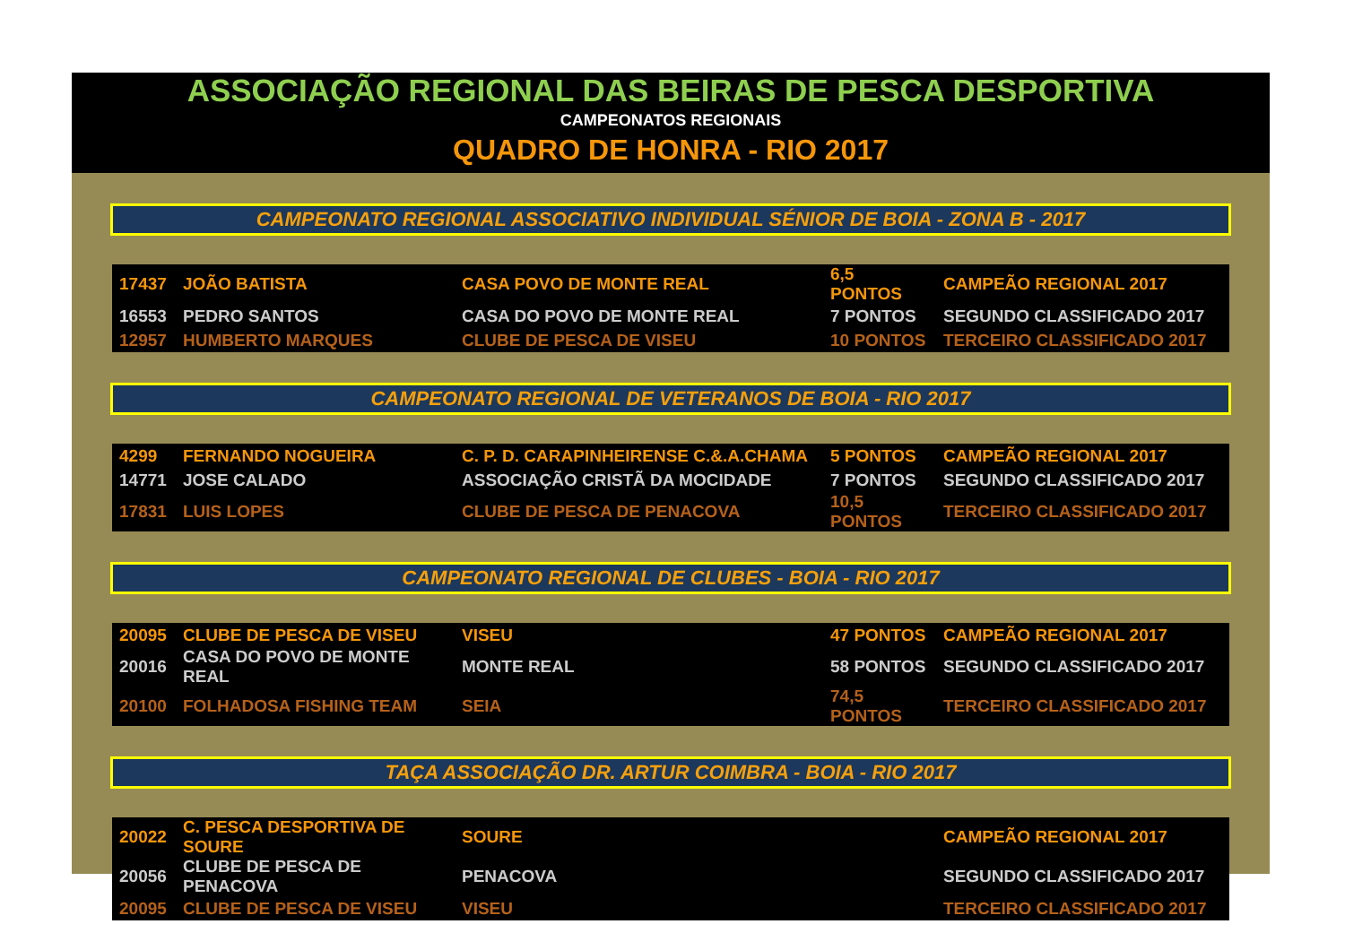ASSOCIAÇÃO REGIONAL DAS BEIRAS DE PESCA DESPORTIVA
CAMPEONATOS REGIONAIS
QUADRO DE HONRA - RIO 2017
CAMPEONATO REGIONAL ASSOCIATIVO INDIVIDUAL SÉNIOR DE BOIA - ZONA B - 2017
| 17437 | JOÃO BATISTA | CASA POVO DE MONTE REAL | 6,5 PONTOS | CAMPEÃO REGIONAL 2017 |
| 16553 | PEDRO SANTOS | CASA DO POVO DE MONTE REAL | 7 PONTOS | SEGUNDO CLASSIFICADO 2017 |
| 12957 | HUMBERTO MARQUES | CLUBE DE PESCA DE VISEU | 10 PONTOS | TERCEIRO CLASSIFICADO 2017 |
CAMPEONATO REGIONAL DE VETERANOS DE BOIA - RIO 2017
| 4299 | FERNANDO NOGUEIRA | C. P. D. CARAPINHEIRENSE C.&.A.CHAMA | 5 PONTOS | CAMPEÃO REGIONAL 2017 |
| 14771 | JOSE CALADO | ASSOCIAÇÃO CRISTÃ DA MOCIDADE | 7 PONTOS | SEGUNDO CLASSIFICADO 2017 |
| 17831 | LUIS LOPES | CLUBE DE PESCA DE PENACOVA | 10,5 PONTOS | TERCEIRO CLASSIFICADO 2017 |
CAMPEONATO REGIONAL DE CLUBES - BOIA - RIO 2017
| 20095 | CLUBE DE PESCA DE VISEU | VISEU | 47 PONTOS | CAMPEÃO REGIONAL 2017 |
| 20016 | CASA DO POVO DE MONTE REAL | MONTE REAL | 58 PONTOS | SEGUNDO CLASSIFICADO 2017 |
| 20100 | FOLHADOSA FISHING TEAM | SEIA | 74,5 PONTOS | TERCEIRO CLASSIFICADO 2017 |
TAÇA ASSOCIAÇÃO DR. ARTUR COIMBRA - BOIA - RIO 2017
| 20022 | C. PESCA DESPORTIVA DE SOURE | SOURE | | CAMPEÃO REGIONAL 2017 |
| 20056 | CLUBE DE PESCA DE PENACOVA | PENACOVA | | SEGUNDO CLASSIFICADO 2017 |
| 20095 | CLUBE DE PESCA DE VISEU | VISEU | | TERCEIRO CLASSIFICADO 2017 |